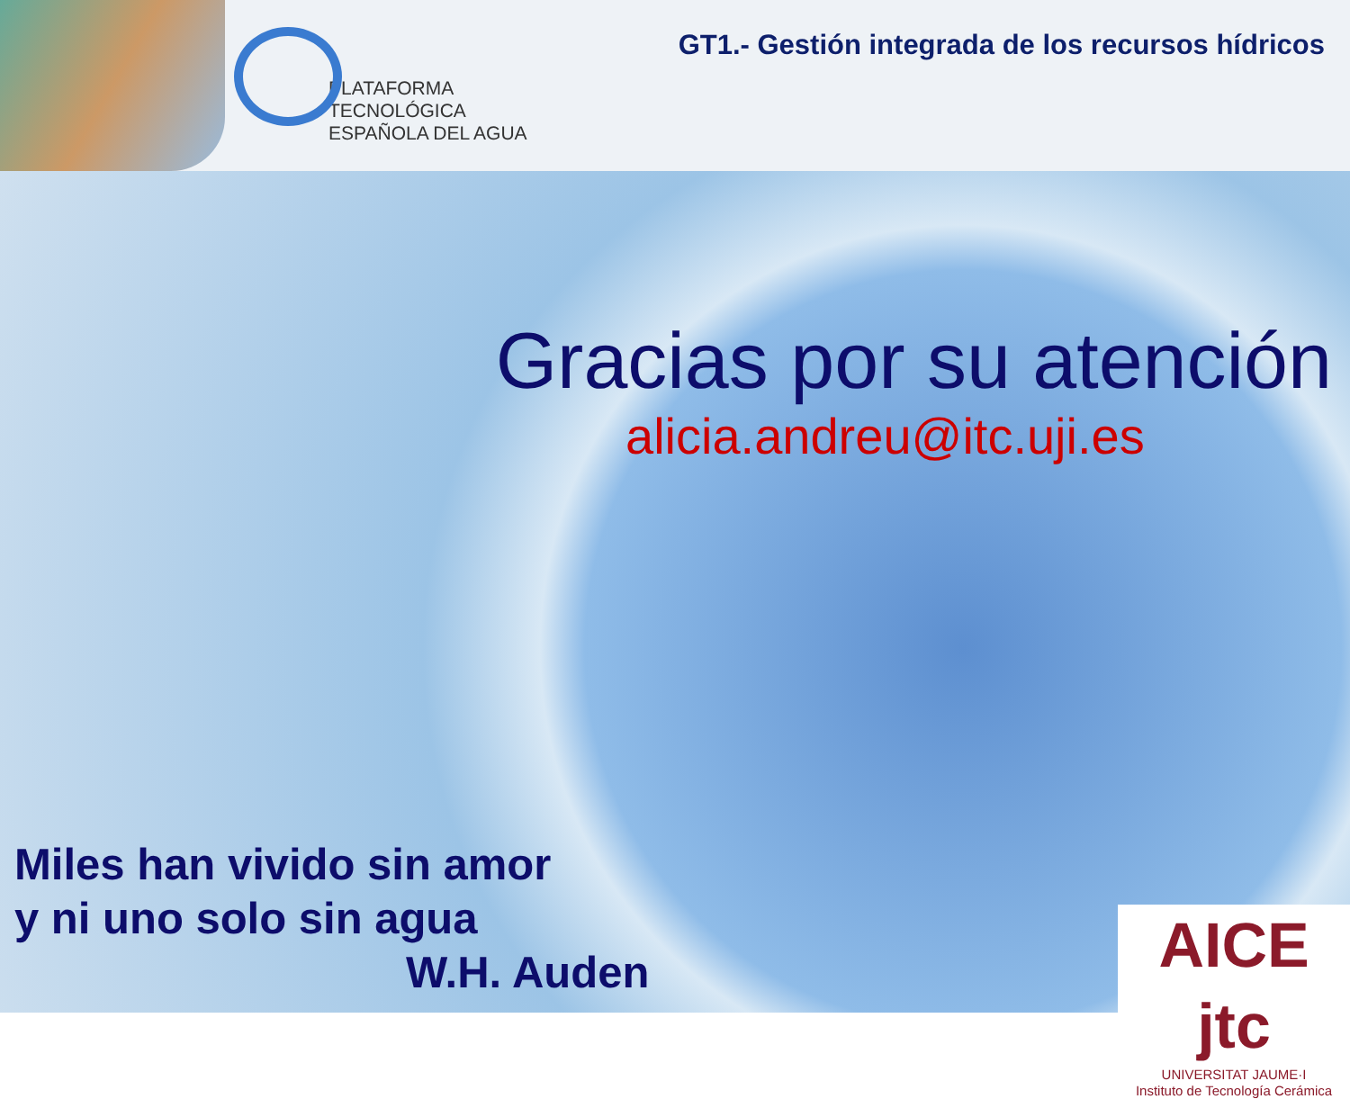PLATAFORMA
TECNOLÓGICA
ESPAÑOLA DEL AGUA
GT1.- Gestión integrada de los recursos hídricos
Gracias por su atención
alicia.andreu@itc.uji.es
Miles han vivido sin amor
y ni uno solo sin agua
W.H. Auden
AICE jtc
UNIVERSITAT JAUME·I
Instituto de Tecnología Cerámica